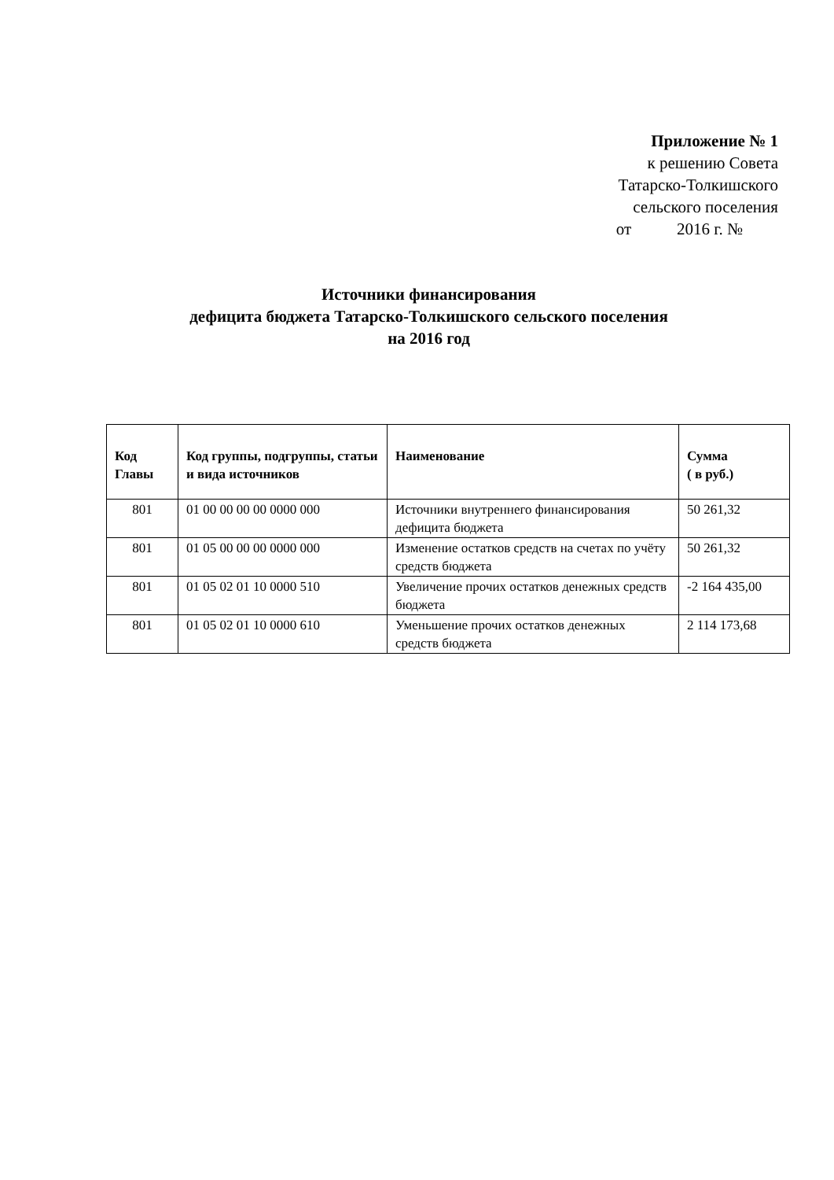Приложение № 1
к решению Совета
Татарско-Толкишского
сельского поселения
от 2016 г. №
Источники финансирования
дефицита бюджета Татарско-Толкишского сельского поселения
на 2016 год
| Код Главы | Код группы, подгруппы, статьи и вида источников | Наименование | Сумма ( в руб.) |
| --- | --- | --- | --- |
| 801 | 01 00 00 00 00 0000 000 | Источники внутреннего финансирования дефицита бюджета | 50 261,32 |
| 801 | 01 05 00 00 00 0000 000 | Изменение остатков средств на счетах по учёту средств бюджета | 50 261,32 |
| 801 | 01 05 02 01 10 0000 510 | Увеличение прочих остатков денежных средств бюджета | -2 164 435,00 |
| 801 | 01 05 02 01 10 0000 610 | Уменьшение прочих остатков денежных средств бюджета | 2 114 173,68 |